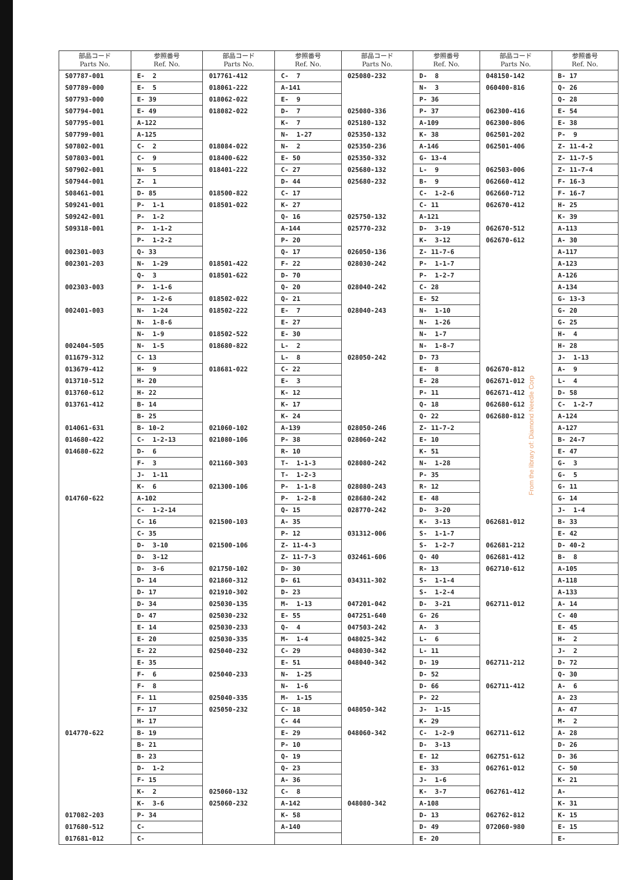| 部品コード Parts No. | 参照番号 Ref. No. | 部品コード Parts No. | 参照番号 Ref. No. | 部品コード Parts No. | 参照番号 Ref. No. | 部品コード Parts No. | 参照番号 Ref. No. |
| --- | --- | --- | --- | --- | --- | --- | --- |
| S07787-001 | E- 2 | 017761-412 | C- 7 | 025080-232 | D- 8 | 048150-142 | B- 17 |
| S07789-000 | E- 5 | 018061-222 | A-141 | | N- 3 | 060400-816 | Q- 26 |
| S07793-000 | E- 39 | 018062-022 | E- 9 | | P- 36 | | Q- 28 |
| S07794-001 | E- 49 | 018082-022 | D- 7 | 025080-336 | P- 37 | 062300-416 | E- 54 |
| S07795-001 | A-122 | | K- 7 | 025180-132 | A-109 | 062300-806 | E- 38 |
| S07799-001 | A-125 | | N- 1-27 | 025350-132 | K- 38 | 062501-202 | P- 9 |
| S07802-001 | C- 2 | 018084-022 | N- 2 | 025350-236 | A-146 | 062501-406 | Z- 11-4-2 |
| S07803-001 | C- 9 | 018400-622 | E- 50 | 025350-332 | G- 13-4 | | Z- 11-7-5 |
| S07902-001 | N- 5 | 018401-222 | C- 27 | 025680-132 | L- 9 | 062503-006 | Z- 11-7-4 |
| S07944-001 | Z- 1 | | D- 44 | 025680-232 | B- 9 | 062660-412 | F- 16-3 |
| S08461-001 | D- 85 | 018500-822 | C- 17 | | C- 1-2-6 | 062660-712 | F- 16-7 |
| S09241-001 | P- 1-1 | 018501-022 | K- 27 | | C- 11 | 062670-412 | H- 25 |
| S09242-001 | P- 1-2 | | Q- 16 | 025750-132 | A-121 | | K- 39 |
| S09318-001 | P- 1-1-2 | | A-144 | 025770-232 | D- 3-19 | 062670-512 | A-113 |
| | P- 1-2-2 | | P- 20 | | K- 3-12 | 062670-612 | A- 30 |
| 002301-003 | Q- 33 | | Q- 17 | 026050-136 | Z- 11-7-6 | | A-117 |
| 002301-203 | N- 1-29 | 018501-422 | F- 22 | 028030-242 | P- 1-1-7 | | A-123 |
| | Q- 3 | 018501-622 | D- 70 | | P- 1-2-7 | | A-126 |
| 002303-003 | P- 1-1-6 | | Q- 20 | 028040-242 | C- 28 | | A-134 |
| | P- 1-2-6 | 018502-022 | Q- 21 | | E- 52 | | G- 13-3 |
| 002401-003 | N- 1-24 | 018502-222 | E- 7 | 028040-243 | N- 1-10 | | G- 20 |
| | N- 1-8-6 | | E- 27 | | N- 1-26 | | G- 25 |
| | N- 1-9 | 018502-522 | E- 30 | | N- 1-7 | | H- 4 |
| 002404-505 | N- 1-5 | 018680-822 | L- 2 | | N- 1-8-7 | | H- 28 |
| 011679-312 | C- 13 | | L- 8 | 028050-242 | D- 73 | | J- 1-13 |
| 013679-412 | H- 9 | 018681-022 | C- 22 | | E- 8 | 062670-812 | A- 9 |
| 013710-512 | H- 20 | | E- 3 | | E- 28 | 062671-012 | L- 4 |
| 013760-612 | H- 22 | | K- 12 | | P- 11 | 062671-412 | D- 58 |
| 013761-412 | B- 14 | | K- 17 | | Q- 18 | 062680-612 | C- 1-2-7 |
| | B- 25 | | K- 24 | | Q- 22 | 062680-812 | A-124 |
| 014061-631 | B- 10-2 | 021060-102 | A-139 | 028050-246 | Z- 11-7-2 | | A-127 |
| 014680-422 | C- 1-2-13 | 021080-106 | P- 38 | 028060-242 | E- 10 | | B- 24-7 |
| 014680-622 | D- 6 | | R- 10 | | K- 51 | | E- 47 |
| | F- 3 | 021160-303 | T- 1-1-3 | 028080-242 | N- 1-28 | | G- 3 |
| | J- 1-11 | | T- 1-2-3 | | P- 35 | | G- 5 |
| | K- 6 | 021300-106 | P- 1-1-8 | 028080-243 | R- 12 | | G- 11 |
| 014760-622 | A-102 | | P- 1-2-8 | 028680-242 | E- 48 | | G- 14 |
| | C- 1-2-14 | | Q- 15 | 028770-242 | D- 3-20 | | J- 1-4 |
| | C- 16 | 021500-103 | A- 35 | | K- 3-13 | 062681-012 | B- 33 |
| | C- 35 | | P- 12 | 031312-006 | S- 1-1-7 | | E- 42 |
| | D- 3-10 | 021500-106 | Z- 11-4-3 | | S- 1-2-7 | 062681-212 | D- 40-2 |
| | D- 3-12 | | Z- 11-7-3 | 032461-606 | Q- 40 | 062681-412 | B- 8 |
| | D- 3-6 | 021750-102 | D- 30 | | R- 13 | 062710-612 | A-105 |
| | D- 14 | 021860-312 | D- 61 | 034311-302 | S- 1-1-4 | | A-118 |
| | D- 17 | 021910-302 | D- 23 | | S- 1-2-4 | | A-133 |
| | D- 34 | 025030-135 | M- 1-13 | 047201-042 | D- 3-21 | 062711-012 | A- 14 |
| | D- 47 | 025030-232 | E- 55 | 047251-640 | G- 26 | | C- 40 |
| | E- 14 | 025030-233 | Q- 4 | 047503-242 | A- 3 | | E- 45 |
| | E- 20 | 025030-335 | M- 1-4 | 048025-342 | L- 6 | | H- 2 |
| | E- 22 | 025040-232 | C- 29 | 048030-342 | L- 11 | | J- 2 |
| | E- 35 | | E- 51 | 048040-342 | D- 19 | 062711-212 | D- 72 |
| | F- 6 | 025040-233 | N- 1-25 | | D- 52 | | Q- 30 |
| | F- 8 | | N- 1-6 | | D- 66 | 062711-412 | A- 6 |
| | F- 11 | 025040-335 | M- 1-15 | | P- 22 | | A- 23 |
| | F- 17 | 025050-232 | C- 18 | 048050-342 | J- 1-15 | | A- 47 |
| | H- 17 | | C- 44 | | K- 29 | | M- 2 |
| 014770-622 | B- 19 | | E- 29 | 048060-342 | C- 1-2-9 | 062711-612 | A- 28 |
| | B- 21 | | P- 10 | | D- 3-13 | | D- 26 |
| | B- 23 | | Q- 19 | | E- 12 | 062751-612 | D- 36 |
| | D- 1-2 | | Q- 23 | | E- 33 | 062761-012 | C- 50 |
| | F- 15 | | A- 36 | | J- 1-6 | | K- 21 |
| | K- 2 | 025060-132 | C- 8 | | K- 3-7 | 062761-412 | A- |
| | K- 3-6 | 025060-232 | A-142 | 048080-342 | A-108 | | K- 31 |
| 017082-203 | P- 34 | | K- 58 | | D- 13 | 062762-812 | K- 15 |
| 017680-512 | C- | | A-140 | | D- 49 | 072060-980 | E- 15 |
| 017681-012 | C- | | | | E- 20 | | E- |
From the library of: Diamond Needle Corp